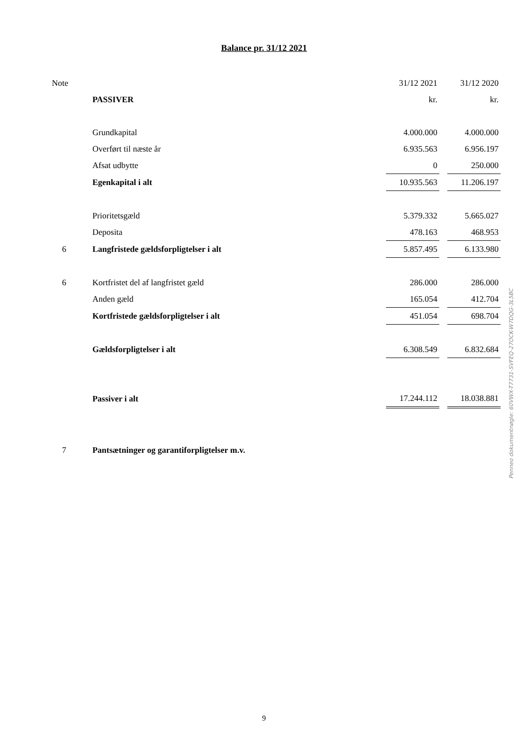Balance pr. 31/12 2021
| Note | | 31/12 2021 | | 31/12 2020 |
| | PASSIVER | kr. | | kr. |
| | Grundkapital | 4.000.000 | | 4.000.000 |
| | Overført til næste år | 6.935.563 | | 6.956.197 |
| | Afsat udbytte | 0 | | 250.000 |
| | Egenkapital i alt | 10.935.563 | | 11.206.197 |
| | Prioritetsgæld | 5.379.332 | | 5.665.027 |
| | Deposita | 478.163 | | 468.953 |
| 6 | Langfristede gældsforpligtelser i alt | 5.857.495 | | 6.133.980 |
| 6 | Kortfristet del af langfristet gæld | 286.000 | | 286.000 |
| | Anden gæld | 165.054 | | 412.704 |
| | Kortfristede gældsforpligtelser i alt | 451.054 | | 698.704 |
| | Gældsforpligtelser i alt | 6.308.549 | | 6.832.684 |
| | Passiver i alt | 17.244.112 | | 18.038.881 |
| 7 | Pantsætninger og garantiforpligtelser m.v. | | | |
Penneo dokumentnøgle: 60VWX-T7731-SVFEQ-27OCK-W7DQG-3L5BC
9